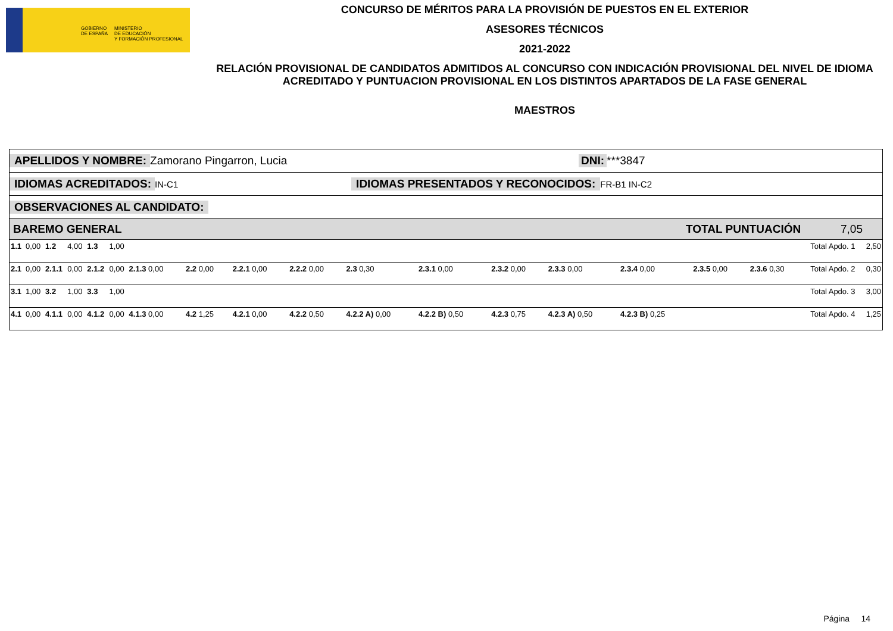GOBIERNO
DE ESPAÑA
MINISTERIO
DE EDUCACIÓN
Y FORMACIÓN PROFESIONAL
CONCURSO DE MÉRITOS PARA LA PROVISIÓN DE PUESTOS EN EL EXTERIOR
ASESORES TÉCNICOS
2021-2022
RELACIÓN PROVISIONAL DE CANDIDATOS ADMITIDOS AL CONCURSO CON INDICACIÓN PROVISIONAL DEL NIVEL DE IDIOMA ACREDITADO Y PUNTUACION PROVISIONAL EN LOS DISTINTOS APARTADOS DE LA FASE GENERAL
MAESTROS
APELLIDOS Y NOMBRE: Zamorano Pingarron, Lucia DNI: ***3847
IDIOMAS ACREDITADOS: IN-C1 IDIOMAS PRESENTADOS Y RECONOCIDOS: FR-B1 IN-C2
OBSERVACIONES AL CANDIDATO:
BAREMO GENERAL TOTAL PUNTUACIÓN 7,05
| 1.1 | 0,00 | 1.2 | 4,00 | 1.3 | 1,00 | | | | | | | | | | | | | Total Apdo. 1 | 2,50 |
| 2.1 | 0,00 | 2.1.1 | 0,00 | 2.1.2 | 0,00 | 2.1.3 0,00 | 2.2 0,00 | 2.2.1 0,00 | 2.2.2 0,00 | 2.3 0,30 | 2.3.1 0,00 | 2.3.2 0,00 | 2.3.3 0,00 | 2.3.4 0,00 | 2.3.5 0,00 | 2.3.6 0,30 | | Total Apdo. 2 | 0,30 |
| 3.1 | 1,00 | 3.2 | 1,00 | 3.3 | 1,00 | | | | | | | | | | | | | Total Apdo. 3 | 3,00 |
| 4.1 | 0,00 | 4.1.1 | 0,00 | 4.1.2 | 0,00 | 4.1.3 0,00 | 4.2 1,25 | 4.2.1 0,00 | 4.2.2 0,50 | 4.2.2 A) 0,00 | 4.2.2 B) 0,50 | 4.2.3 0,75 | 4.2.3 A) 0,50 | 4.2.3 B) 0,25 | | | | Total Apdo. 4 | 1,25 |
Página 14